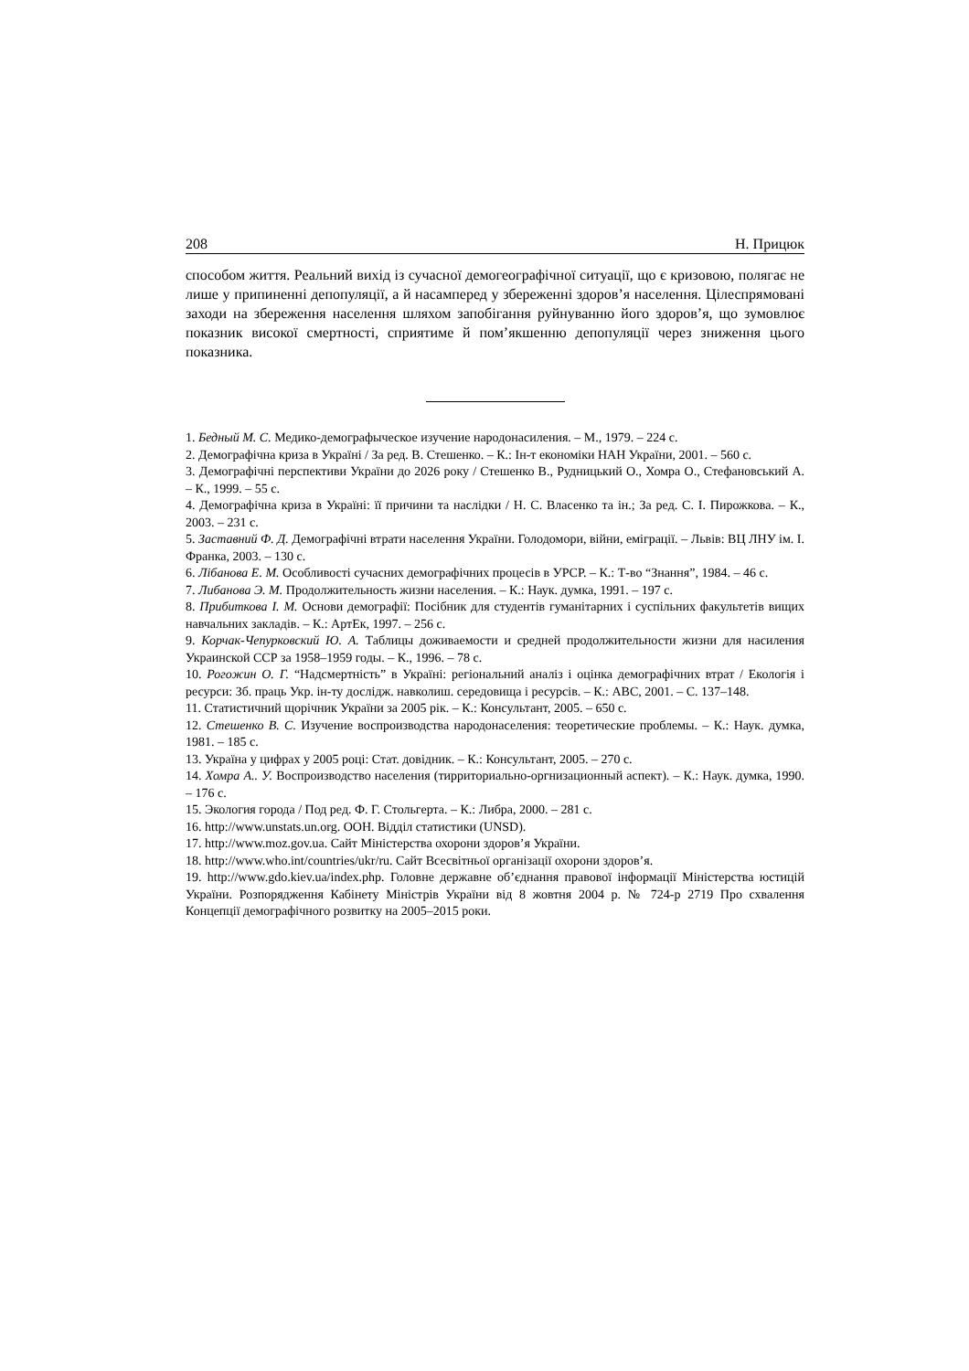208 Н. Прицюк
способом життя. Реальний вихід із сучасної демогеографічної ситуації, що є кризовою, полягає не лише у припиненні депопуляції, а й насамперед у збереженні здоров’я населення. Цілеспрямовані заходи на збереження населення шляхом запобігання руйнуванню його здоров’я, що зумовлює показник високої смертності, сприятиме й пом’якшенню депопуляції через зниження цього показника.
1. Бедный М. С. Медико-демографыческое изучение народонасиления. – М., 1979. – 224 с.
2. Демографічна криза в Україні / За ред. В. Стешенко. – К.: Ін-т економіки НАН України, 2001. – 560 с.
3. Демографічні перспективи України до 2026 року / Стешенко В., Рудницький О., Хомра О., Стефановський А. – К., 1999. – 55 с.
4. Демографічна криза в Україні: її причини та наслідки / Н. С. Власенко та ін.; За ред. С. І. Пирожкова. – К., 2003. – 231 с.
5. Заставний Ф. Д. Демографічні втрати населення України. Голодомори, війни, еміграції. – Львів: ВЦ ЛНУ ім. І. Франка, 2003. – 130 с.
6. Лібанова Е. М. Особливості сучасних демографічних процесів в УРСР. – К.: Т-во “Знання”, 1984. – 46 с.
7. Либанова Э. М. Продолжительность жизни населения. – К.: Наук. думка, 1991. – 197 с.
8. Прибиткова І. М. Основи демографії: Посібник для студентів гуманітарних і суспільних факультетів вищих навчальних закладів. – К.: АртЕк, 1997. – 256 с.
9. Корчак-Чепурковский Ю. А. Таблицы доживаемости и средней продолжительности жизни для насиления Украинской ССР за 1958–1959 годы. – К., 1996. – 78 с.
10. Рогожин О. Г. “Надсмертність” в Україні: регіональний аналіз і оцінка демографічних втрат / Екологія і ресурси: Зб. праць Укр. ін-ту дослідж. навколиш. середовища і ресурсів. – К.: АВС, 2001. – С. 137–148.
11. Статистичний щорічник України за 2005 рік. – К.: Консультант, 2005. – 650 с.
12. Стешенко В. С. Изучение воспроизводства народонаселения: теоретические проблемы. – К.: Наук. думка, 1981. – 185 с.
13. Україна у цифрах у 2005 році: Стат. довідник. – К.: Консультант, 2005. – 270 с.
14. Хомра А.. У. Воспроизводство населения (тирриториально-оргнизационный аспект). – К.: Наук. думка, 1990. – 176 с.
15. Экология города / Под ред. Ф. Г. Стольгерта. – К.: Либра, 2000. – 281 с.
16. http://www.unstats.un.org. ООН. Відділ статистики (UNSD).
17. http://www.moz.gov.ua. Сайт Міністерства охорони здоров’я України.
18. http://www.who.int/countries/ukr/ru. Сайт Всесвітньої організації охорони здоров’я.
19. http://www.gdo.kiev.ua/index.php. Головне державне об’єднання правової інформації Міністерства юстицій України. Розпорядження Кабінету Міністрів України від 8 жовтня 2004 р. № 724-р 2719 Про схвалення Концепції демографічного розвитку на 2005–2015 роки.